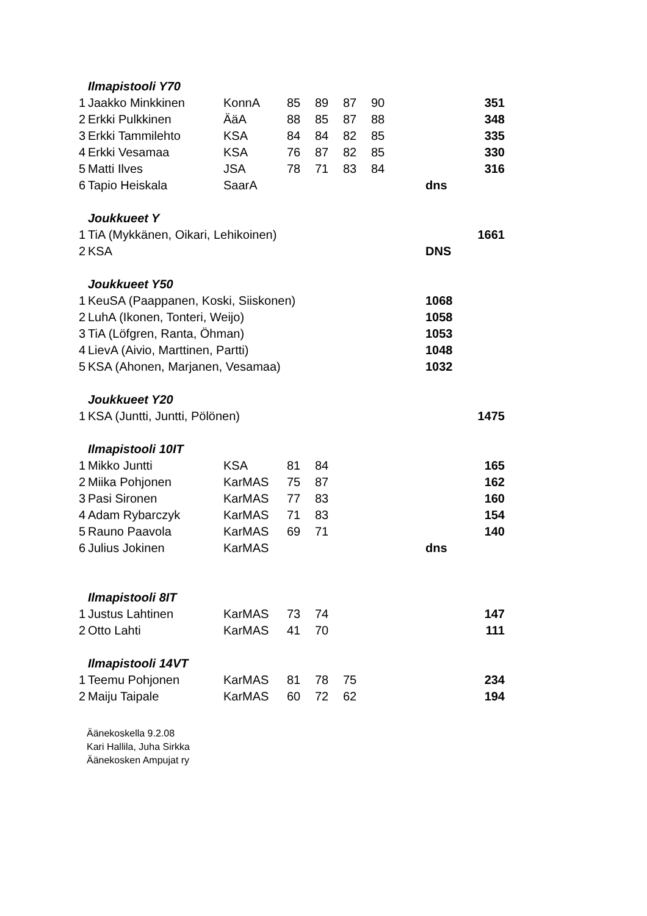| | Ilmapistooli Y70 | | | | | | | |
| 1 | Jaakko Minkkinen | KonnA | 85 | 89 | 87 | 90 | | 351 |
| 2 | Erkki Pulkkinen | ÄäA | 88 | 85 | 87 | 88 | | 348 |
| 3 | Erkki Tammilehto | KSA | 84 | 84 | 82 | 85 | | 335 |
| 4 | Erkki Vesamaa | KSA | 76 | 87 | 82 | 85 | | 330 |
| 5 | Matti Ilves | JSA | 78 | 71 | 83 | 84 | | 316 |
| 6 | Tapio Heiskala | SaarA | | | | | | dns |
| | Joukkueet Y | | | | | | | |
| 1 | TiA (Mykkänen, Oikari, Lehikoinen) | | | | | | | 1661 |
| 2 | KSA | | | | | | | DNS |
| | Joukkueet Y50 | | | | | | | |
| 1 | KeuSA (Paappanen, Koski, Siiskonen) | | | | | | | 1068 |
| 2 | LuhA (Ikonen, Tonteri, Weijo) | | | | | | | 1058 |
| 3 | TiA (Löfgren, Ranta, Öhman) | | | | | | | 1053 |
| 4 | LievA (Aivio, Marttinen, Partti) | | | | | | | 1048 |
| 5 | KSA (Ahonen, Marjanen, Vesamaa) | | | | | | | 1032 |
| | Joukkueet Y20 | | | | | | | |
| 1 | KSA (Juntti, Juntti, Pölönen) | | | | | | | 1475 |
| | Ilmapistooli 10IT | | | | | | | |
| 1 | Mikko Juntti | KSA | 81 | 84 | | | | 165 |
| 2 | Miika Pohjonen | KarMAS | 75 | 87 | | | | 162 |
| 3 | Pasi Sironen | KarMAS | 77 | 83 | | | | 160 |
| 4 | Adam Rybarczyk | KarMAS | 71 | 83 | | | | 154 |
| 5 | Rauno Paavola | KarMAS | 69 | 71 | | | | 140 |
| 6 | Julius Jokinen | KarMAS | | | | | | dns |
| | Ilmapistooli 8IT | | | | | | | |
| 1 | Justus Lahtinen | KarMAS | 73 | 74 | | | | 147 |
| 2 | Otto Lahti | KarMAS | 41 | 70 | | | | 111 |
| | Ilmapistooli 14VT | | | | | | | |
| 1 | Teemu Pohjonen | KarMAS | 81 | 78 | 75 | | | 234 |
| 2 | Maiju Taipale | KarMAS | 60 | 72 | 62 | | | 194 |
Äänekoskella 9.2.08
Kari Hallila, Juha Sirkka
Äänekosken Ampujat ry